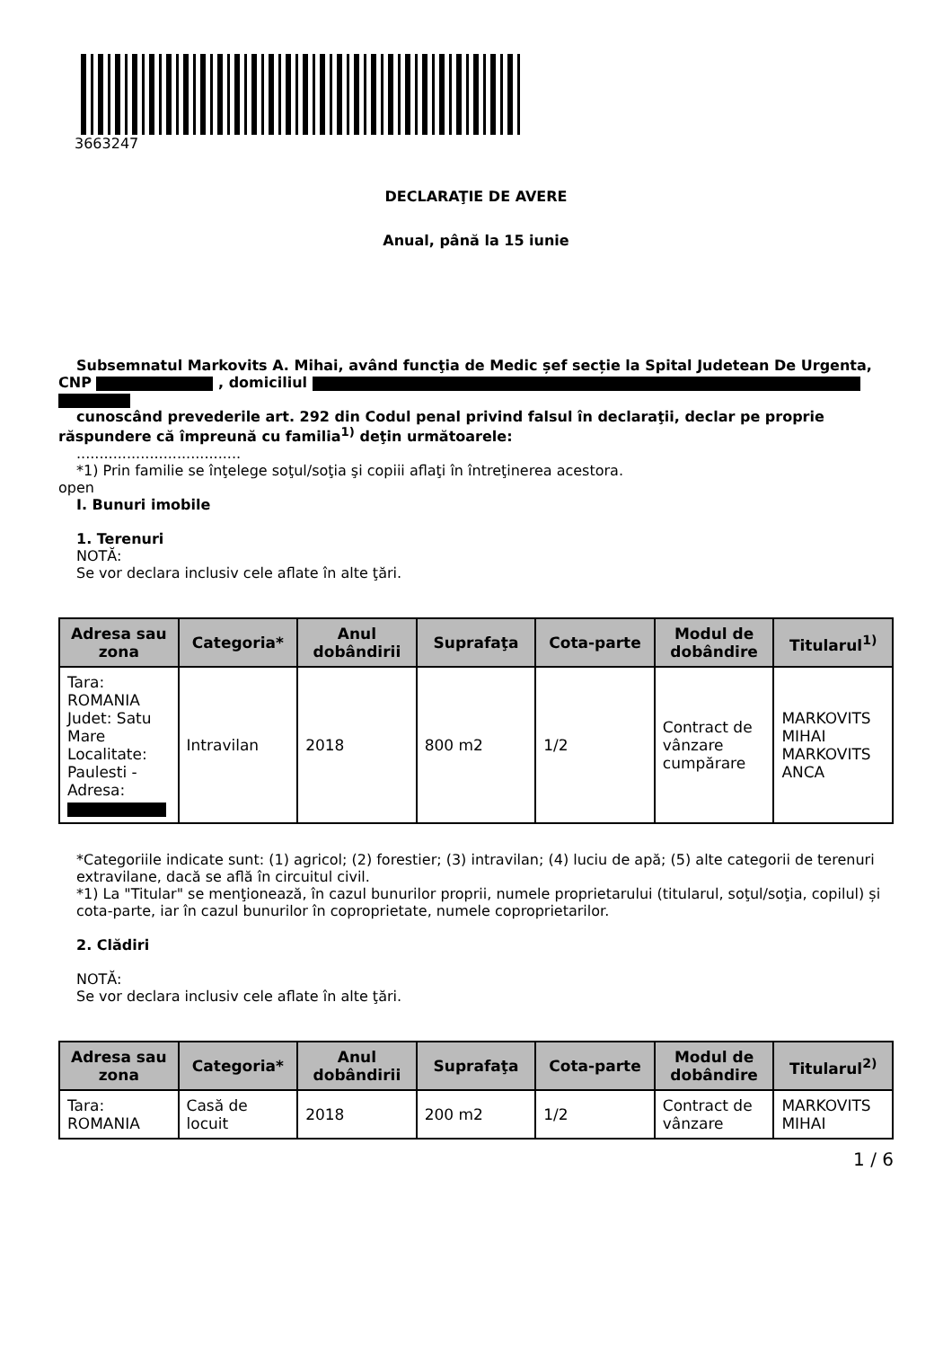3663247
DECLARAŢIE DE AVERE
Anual, până la 15 iunie
Subsemnatul Markovits A. Mihai, având funcţia de Medic șef secție la Spital Judetean De Urgenta,
CNP , domiciliul
cunoscând prevederile art. 292 din Codul penal privind falsul în declaraţii, declar pe proprie
răspundere că împreună cu familia<sup>1)</sup> deţin următoarele:
....................................
*1) Prin familie se înţelege soţul/soţia şi copiii aflaţi în întreţinerea acestora.
open
I. Bunuri imobile
1. Terenuri
NOTĂ:
Se vor declara inclusiv cele aflate în alte ţări.
| Adresa sau zona | Categoria* | Anul dobândirii | Suprafaţa | Cota-parte | Modul de dobândire | Titularul<sup>1)</sup> |
| --- | --- | --- | --- | --- | --- | --- |
| Tara: ROMANIA Judet: Satu Mare Localitate: Paulesti - Adresa: | Intravilan | 2018 | 800 m2 | 1/2 | Contract de vânzare cumpărare | MARKOVITS MIHAI MARKOVITS ANCA |
*Categoriile indicate sunt: (1) agricol; (2) forestier; (3) intravilan; (4) luciu de apă; (5) alte categorii de terenuri extravilane, dacă se află în circuitul civil.
*1) La "Titular" se menţionează, în cazul bunurilor proprii, numele proprietarului (titularul, soţul/soţia, copilul) și cota-parte, iar în cazul bunurilor în coproprietate, numele coproprietarilor.
2. Clădiri
NOTĂ:
Se vor declara inclusiv cele aflate în alte ţări.
| Adresa sau zona | Categoria* | Anul dobândirii | Suprafaţa | Cota-parte | Modul de dobândire | Titularul<sup>2)</sup> |
| --- | --- | --- | --- | --- | --- | --- |
| Tara: ROMANIA | Casă de locuit | 2018 | 200 m2 | 1/2 | Contract de vânzare | MARKOVITS MIHAI |
1 / 6